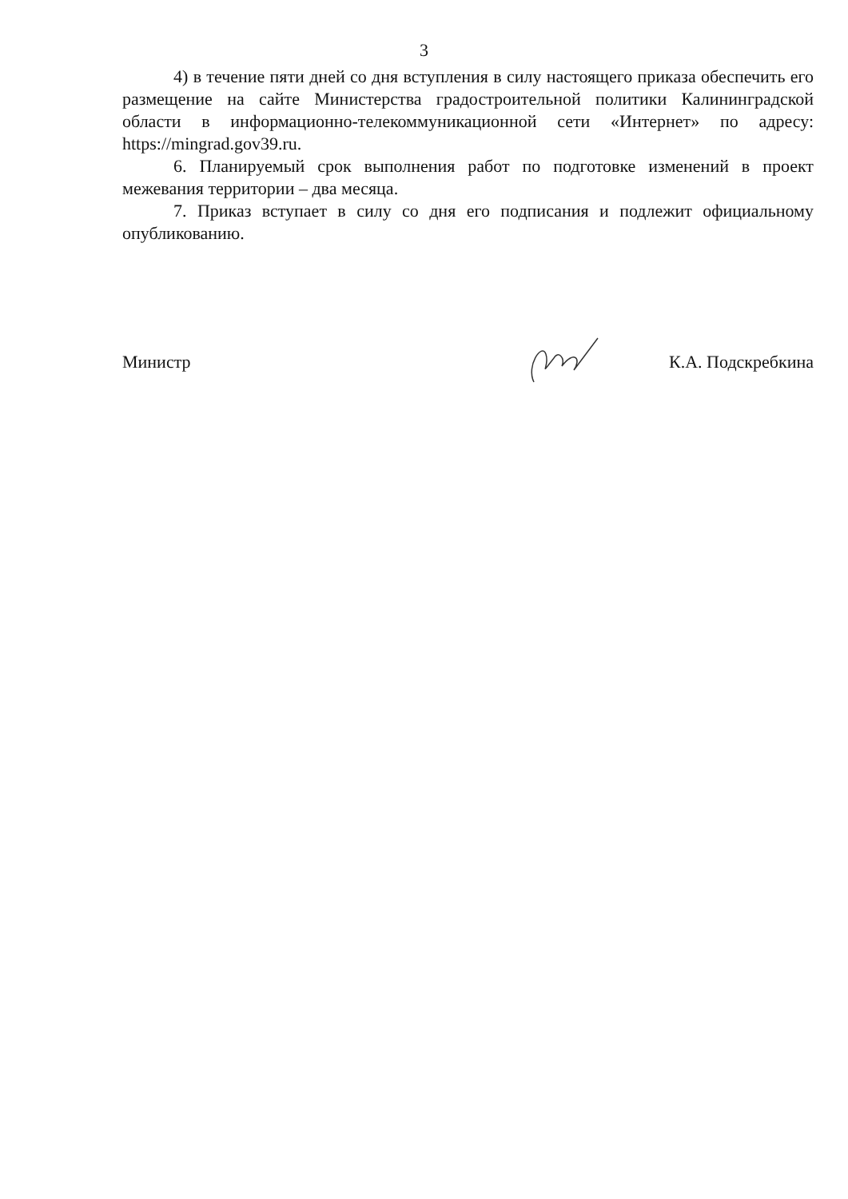3
4) в течение пяти дней со дня вступления в силу настоящего приказа обеспечить его размещение на сайте Министерства градостроительной политики Калининградской области в информационно-телекоммуникационной сети «Интернет» по адресу: https://mingrad.gov39.ru.
6. Планируемый срок выполнения работ по подготовке изменений в проект межевания территории – два месяца.
7. Приказ вступает в силу со дня его подписания и подлежит официальному опубликованию.
Министр К.А. Подскребкина